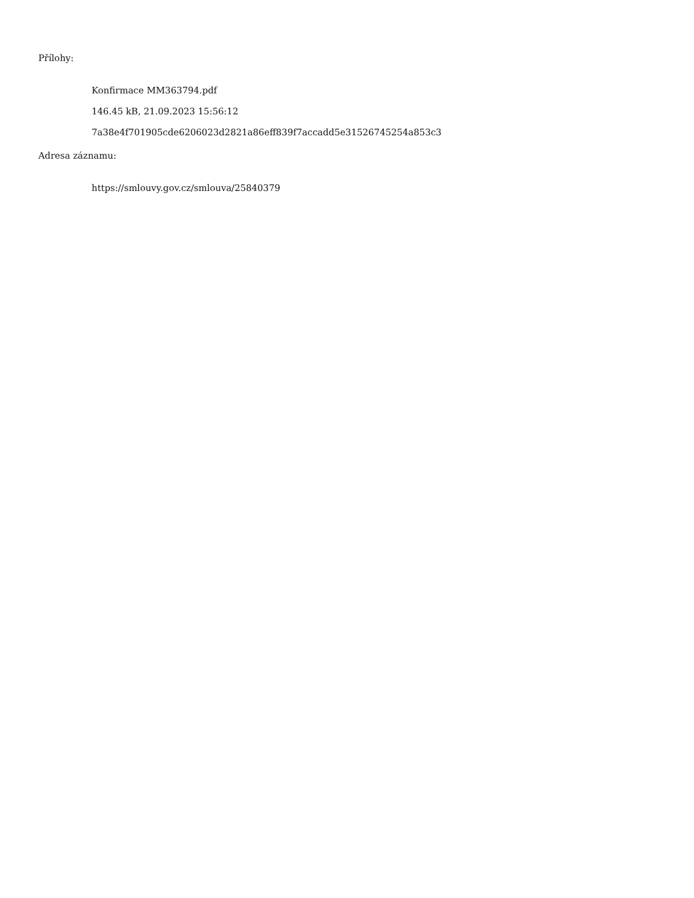Přílohy:
Konfirmace MM363794.pdf
146.45 kB, 21.09.2023 15:56:12
7a38e4f701905cde6206023d2821a86eff839f7accadd5e31526745254a853c3
Adresa záznamu:
https://smlouvy.gov.cz/smlouva/25840379